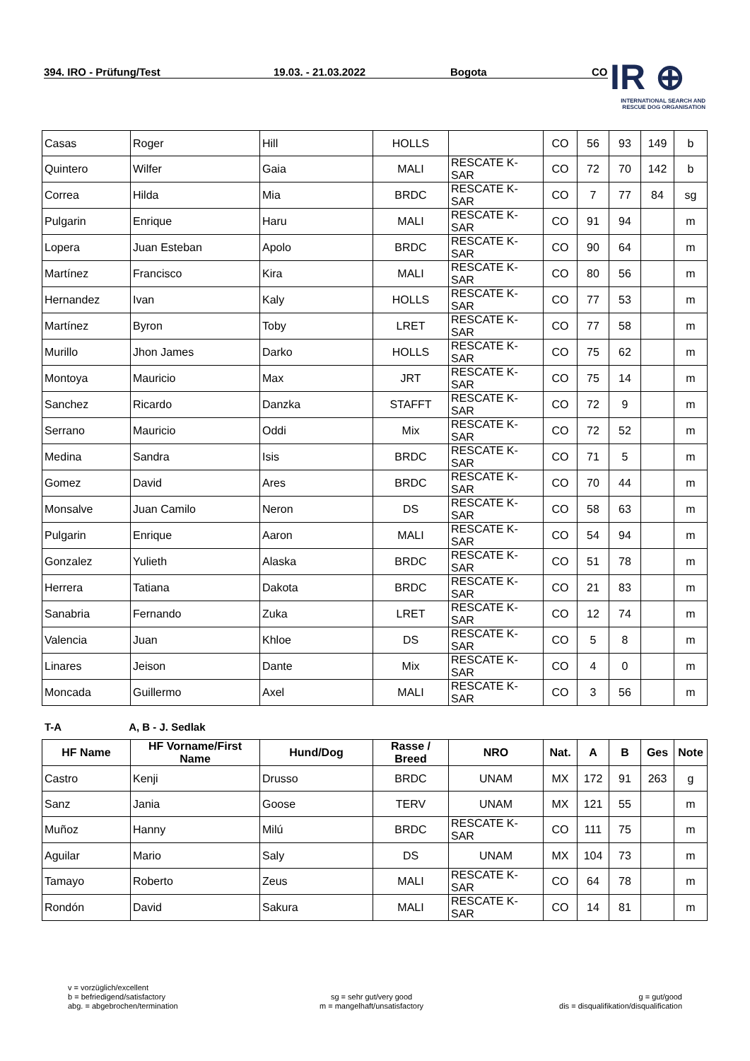394. IRO - Prüfung/Test 19.03. - 21.03.2022 Bogota CO
IR ⊕
INTERNATIONAL SEARCH AND
RESCUE DOG ORGANISATION
| Casas | Roger | Hill | HOLLS | | CO | 56 | 93 | 149 | b |
| Quintero | Wilfer | Gaia | MALI | RESCATE K-SAR | CO | 72 | 70 | 142 | b |
| Correa | Hilda | Mia | BRDC | RESCATE K-SAR | CO | 7 | 77 | 84 | sg |
| Pulgarin | Enrique | Haru | MALI | RESCATE K-SAR | CO | 91 | 94 | | m |
| Lopera | Juan Esteban | Apolo | BRDC | RESCATE K-SAR | CO | 90 | 64 | | m |
| Martínez | Francisco | Kira | MALI | RESCATE K-SAR | CO | 80 | 56 | | m |
| Hernandez | Ivan | Kaly | HOLLS | RESCATE K-SAR | CO | 77 | 53 | | m |
| Martínez | Byron | Toby | LRET | RESCATE K-SAR | CO | 77 | 58 | | m |
| Murillo | Jhon James | Darko | HOLLS | RESCATE K-SAR | CO | 75 | 62 | | m |
| Montoya | Mauricio | Max | JRT | RESCATE K-SAR | CO | 75 | 14 | | m |
| Sanchez | Ricardo | Danzka | STAFFT | RESCATE K-SAR | CO | 72 | 9 | | m |
| Serrano | Mauricio | Oddi | Mix | RESCATE K-SAR | CO | 72 | 52 | | m |
| Medina | Sandra | Isis | BRDC | RESCATE K-SAR | CO | 71 | 5 | | m |
| Gomez | David | Ares | BRDC | RESCATE K-SAR | CO | 70 | 44 | | m |
| Monsalve | Juan Camilo | Neron | DS | RESCATE K-SAR | CO | 58 | 63 | | m |
| Pulgarin | Enrique | Aaron | MALI | RESCATE K-SAR | CO | 54 | 94 | | m |
| Gonzalez | Yulieth | Alaska | BRDC | RESCATE K-SAR | CO | 51 | 78 | | m |
| Herrera | Tatiana | Dakota | BRDC | RESCATE K-SAR | CO | 21 | 83 | | m |
| Sanabria | Fernando | Zuka | LRET | RESCATE K-SAR | CO | 12 | 74 | | m |
| Valencia | Juan | Khloe | DS | RESCATE K-SAR | CO | 5 | 8 | | m |
| Linares | Jeison | Dante | Mix | RESCATE K-SAR | CO | 4 | 0 | | m |
| Moncada | Guillermo | Axel | MALI | RESCATE K-SAR | CO | 3 | 56 | | m |
T-A A, B - J. Sedlak
| HF Name | HF Vorname/First Name | Hund/Dog | Rasse / Breed | NRO | Nat. | A | B | Ges | Note |
| --- | --- | --- | --- | --- | --- | --- | --- | --- | --- |
| Castro | Kenji | Drusso | BRDC | UNAM | MX | 172 | 91 | 263 | g |
| Sanz | Jania | Goose | TERV | UNAM | MX | 121 | 55 | | m |
| Muñoz | Hanny | Milú | BRDC | RESCATE K-SAR | CO | 111 | 75 | | m |
| Aguilar | Mario | Saly | DS | UNAM | MX | 104 | 73 | | m |
| Tamayo | Roberto | Zeus | MALI | RESCATE K-SAR | CO | 64 | 78 | | m |
| Rondón | David | Sakura | MALI | RESCATE K-SAR | CO | 14 | 81 | | m |
v = vorzüglich/excellent
b = befriedigend/satisfactory
abg. = abgebrochen/termination
sg = sehr gut/very good
m = mangelhaft/unsatisfactory
g = gut/good
dis = disqualifikation/disqualification